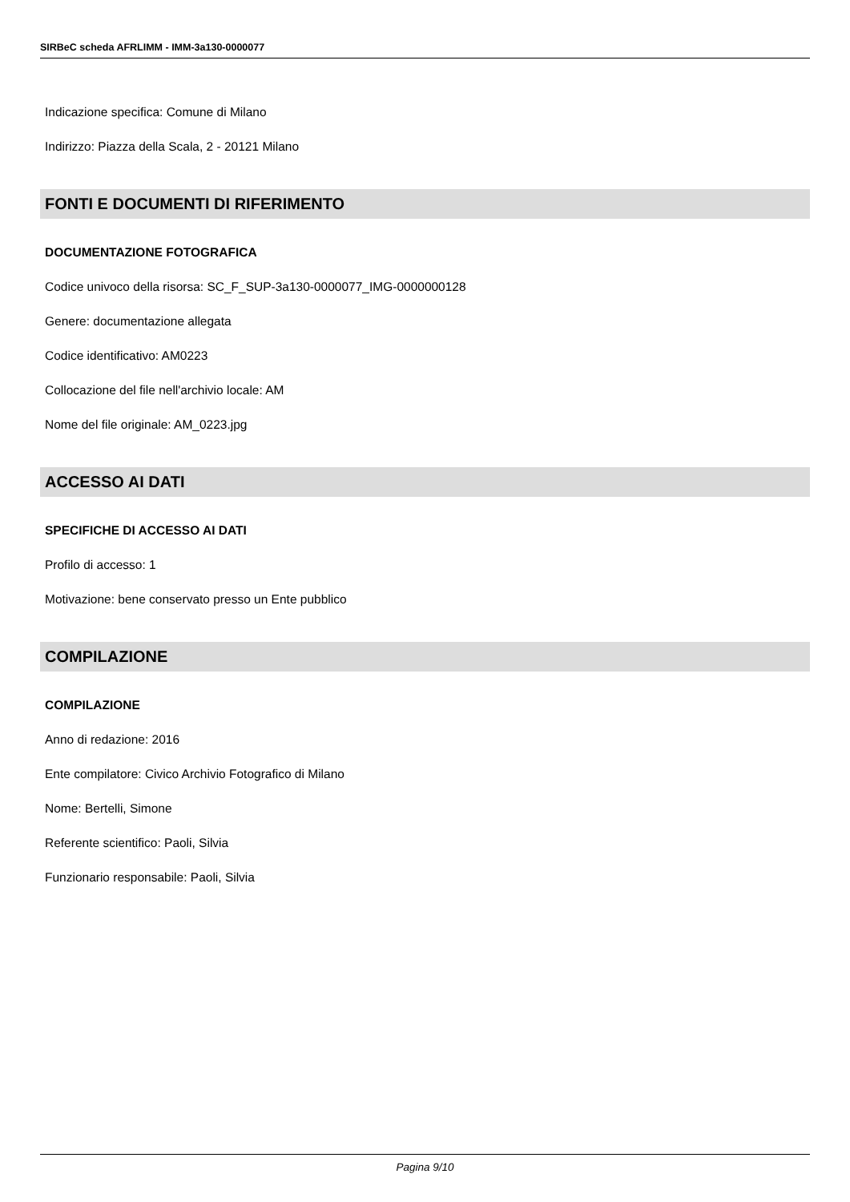SIRBeC scheda AFRLIMM - IMM-3a130-0000077
Indicazione specifica: Comune di Milano
Indirizzo: Piazza della Scala, 2 - 20121 Milano
FONTI E DOCUMENTI DI RIFERIMENTO
DOCUMENTAZIONE FOTOGRAFICA
Codice univoco della risorsa: SC_F_SUP-3a130-0000077_IMG-0000000128
Genere: documentazione allegata
Codice identificativo: AM0223
Collocazione del file nell'archivio locale: AM
Nome del file originale: AM_0223.jpg
ACCESSO AI DATI
SPECIFICHE DI ACCESSO AI DATI
Profilo di accesso: 1
Motivazione: bene conservato presso un Ente pubblico
COMPILAZIONE
COMPILAZIONE
Anno di redazione: 2016
Ente compilatore: Civico Archivio Fotografico di Milano
Nome: Bertelli, Simone
Referente scientifico: Paoli, Silvia
Funzionario responsabile: Paoli, Silvia
Pagina 9/10